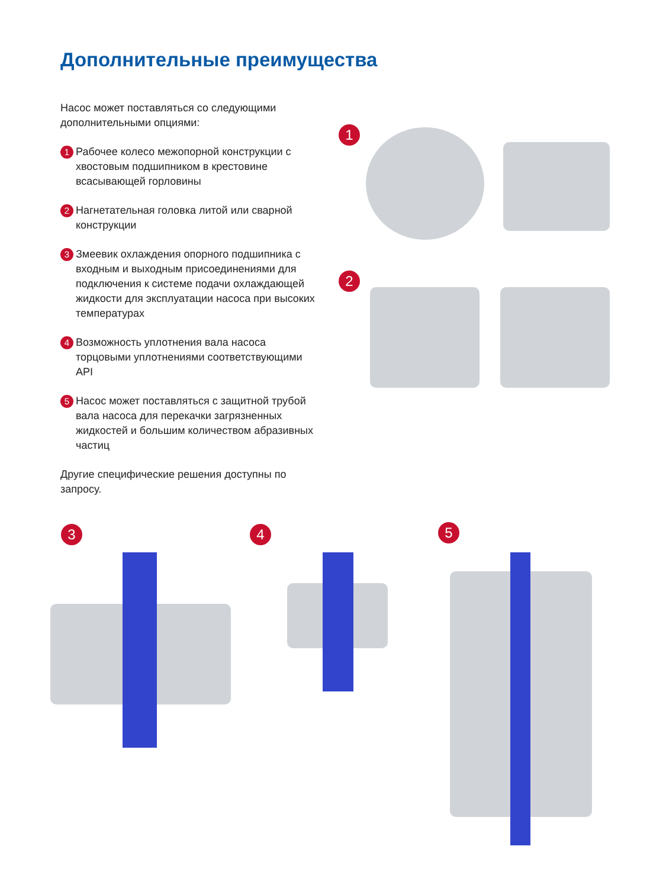Дополнительные преимущества
Насос может поставляться со следующими дополнительными опциями:
1 Рабочее колесо межопорной конструкции с хвостовым подшипником в крестовине всасывающей горловины
2 Нагнетательная головка литой или сварной конструкции
3 Змеевик охлаждения опорного подшипника с входным и выходным присоединениями для подключения к системе подачи охлаждающей жидкости для эксплуатации насоса при высоких температурах
4 Возможность уплотнения вала насоса торцовыми уплотнениями соответствующими API
5 Насос может поставляться с защитной трубой вала насоса для перекачки загрязненных жидкостей и большим количеством абразивных частиц
Другие специфические решения доступны по запросу.
1
2
3 4 5